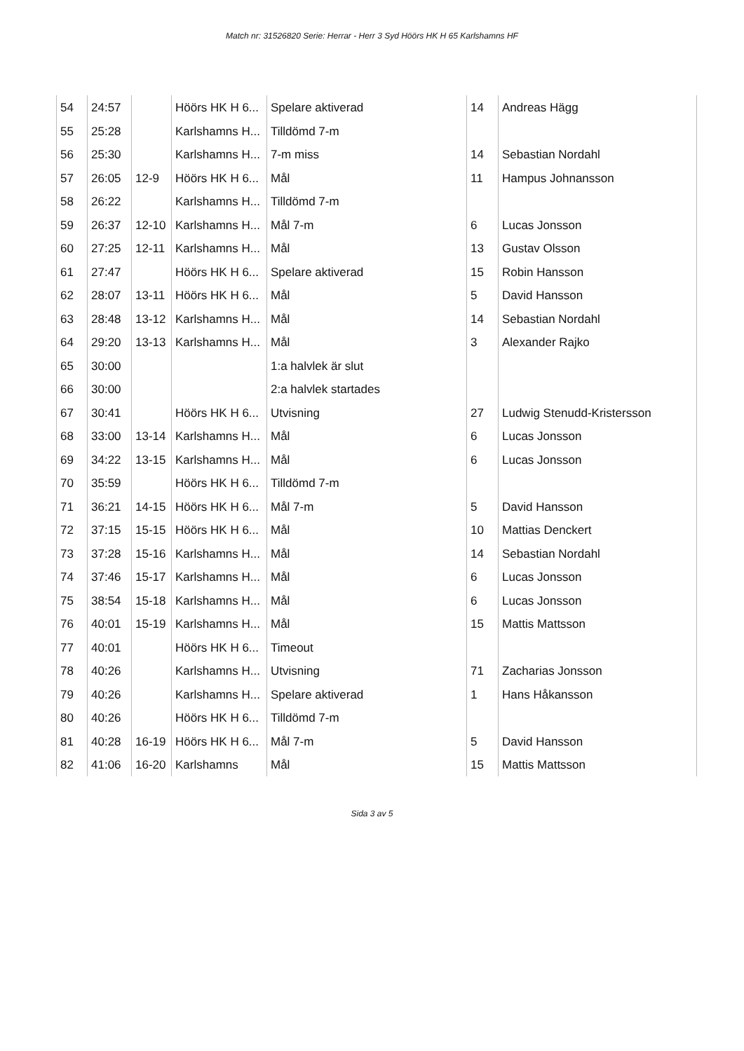Match nr: 31526820 Serie: Herrar - Herr 3 Syd Höörs HK H 65 Karlshamns HF
| 54 | 24:57 | | Höörs HK H 6... | Spelare aktiverad | 14 | Andreas Hägg |
| 55 | 25:28 | | Karlshamns H... | Tilldömd 7-m | | |
| 56 | 25:30 | | Karlshamns H... | 7-m miss | 14 | Sebastian Nordahl |
| 57 | 26:05 | 12-9 | Höörs HK H 6... | Mål | 11 | Hampus Johnansson |
| 58 | 26:22 | | Karlshamns H... | Tilldömd 7-m | | |
| 59 | 26:37 | 12-10 | Karlshamns H... | Mål 7-m | 6 | Lucas Jonsson |
| 60 | 27:25 | 12-11 | Karlshamns H... | Mål | 13 | Gustav Olsson |
| 61 | 27:47 | | Höörs HK H 6... | Spelare aktiverad | 15 | Robin Hansson |
| 62 | 28:07 | 13-11 | Höörs HK H 6... | Mål | 5 | David Hansson |
| 63 | 28:48 | 13-12 | Karlshamns H... | Mål | 14 | Sebastian Nordahl |
| 64 | 29:20 | 13-13 | Karlshamns H... | Mål | 3 | Alexander Rajko |
| 65 | 30:00 | | | 1:a halvlek är slut | | |
| 66 | 30:00 | | | 2:a halvlek startades | | |
| 67 | 30:41 | | Höörs HK H 6... | Utvisning | 27 | Ludwig Stenudd-Kristersson |
| 68 | 33:00 | 13-14 | Karlshamns H... | Mål | 6 | Lucas Jonsson |
| 69 | 34:22 | 13-15 | Karlshamns H... | Mål | 6 | Lucas Jonsson |
| 70 | 35:59 | | Höörs HK H 6... | Tilldömd 7-m | | |
| 71 | 36:21 | 14-15 | Höörs HK H 6... | Mål 7-m | 5 | David Hansson |
| 72 | 37:15 | 15-15 | Höörs HK H 6... | Mål | 10 | Mattias Denckert |
| 73 | 37:28 | 15-16 | Karlshamns H... | Mål | 14 | Sebastian Nordahl |
| 74 | 37:46 | 15-17 | Karlshamns H... | Mål | 6 | Lucas Jonsson |
| 75 | 38:54 | 15-18 | Karlshamns H... | Mål | 6 | Lucas Jonsson |
| 76 | 40:01 | 15-19 | Karlshamns H... | Mål | 15 | Mattis Mattsson |
| 77 | 40:01 | | Höörs HK H 6... | Timeout | | |
| 78 | 40:26 | | Karlshamns H... | Utvisning | 71 | Zacharias Jonsson |
| 79 | 40:26 | | Karlshamns H... | Spelare aktiverad | 1 | Hans Håkansson |
| 80 | 40:26 | | Höörs HK H 6... | Tilldömd 7-m | | |
| 81 | 40:28 | 16-19 | Höörs HK H 6... | Mål 7-m | 5 | David Hansson |
| 82 | 41:06 | 16-20 | Karlshamns | Mål | 15 | Mattis Mattsson |
Sida 3 av 5